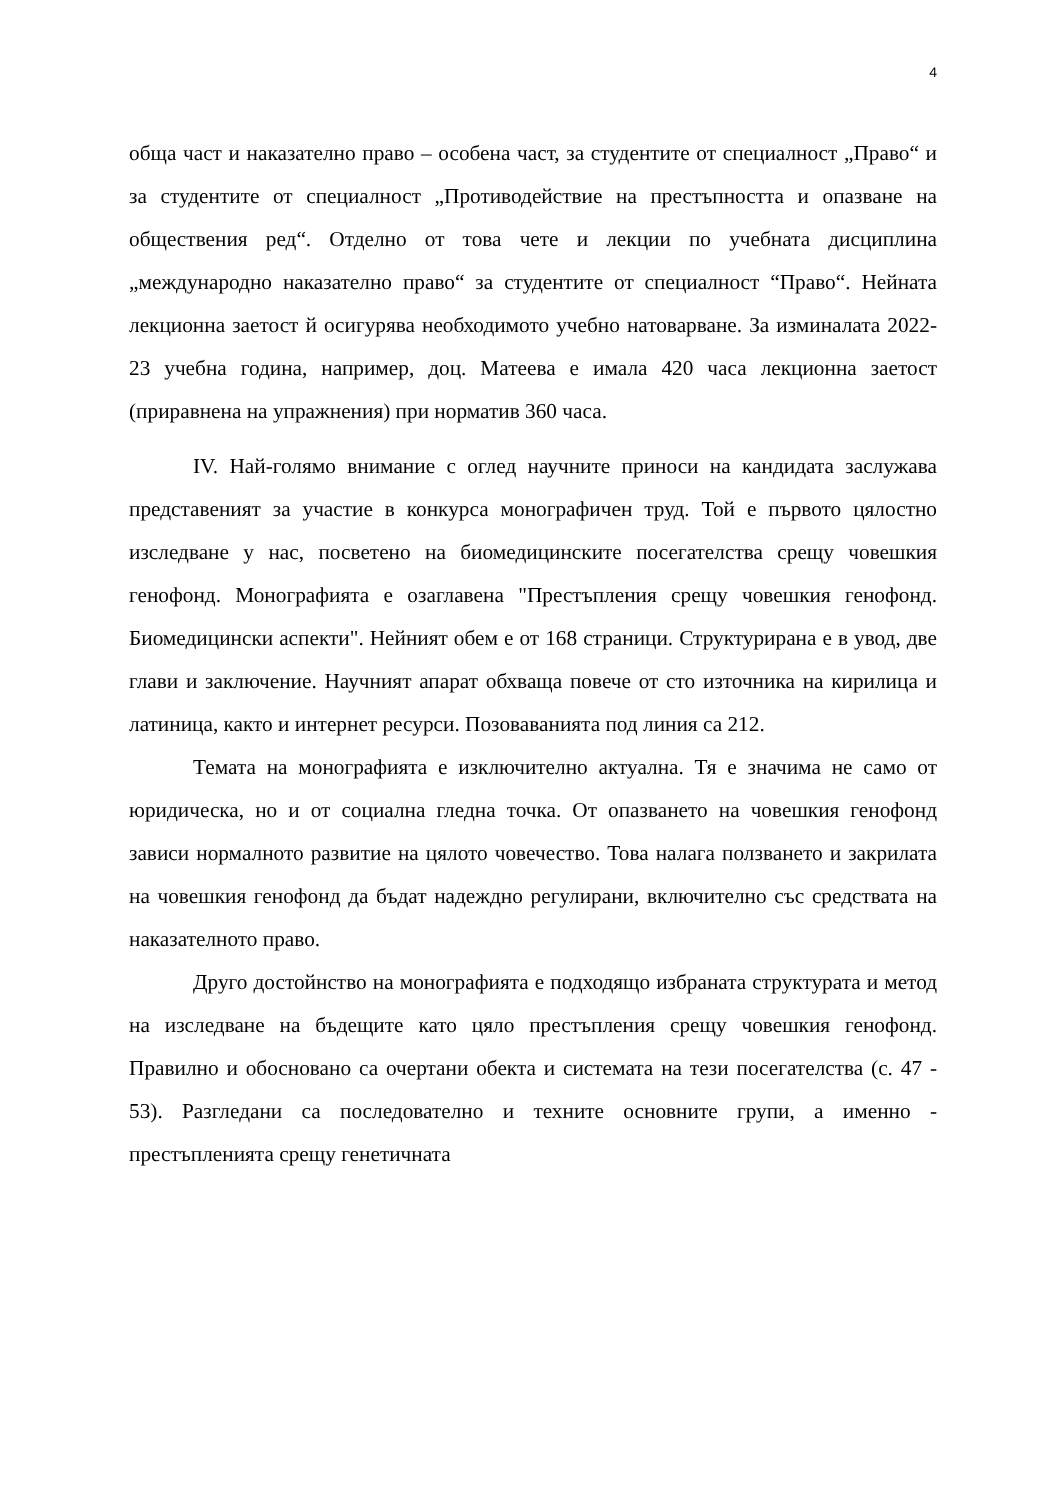4
обща част и наказателно право – особена част, за студентите от специалност „Право“ и за студентите от специалност „Противодействие на престъпността и опазване на обществения ред“. Отделно от това чете и лекции по учебната дисциплина „международно наказателно право“ за студентите от специалност “Право“. Нейната лекционна заетост й осигурява необходимото учебно натоварване. За изминалата 2022-23 учебна година, например, доц. Матеева е имала 420 часа лекционна заетост (приравнена на упражнения) при норматив 360 часа.
IV. Най-голямо внимание с оглед научните приноси на кандидата заслужава представеният за участие в конкурса монографичен труд. Той е първото цялостно изследване у нас, посветено на биомедицинските посегателства срещу човешкия генофонд. Монографията е озаглавена "Престъпления срещу човешкия генофонд. Биомедицински аспекти". Нейният обем е от 168 страници. Структурирана е в увод, две глави и заключение. Научният апарат обхваща повече от сто източника на кирилица и латиница, както и интернет ресурси. Позоваванията под линия са 212.
Темата на монографията е изключително актуална. Тя е значима не само от юридическа, но и от социална гледна точка. От опазването на човешкия генофонд зависи нормалното развитие на цялото човечество. Това налага ползването и закрилата на човешкия генофонд да бъдат надеждно регулирани, включително със средствата на наказателното право.
Друго достойнство на монографията е подходящо избраната структурата и метод на изследване на бъдещите като цяло престъпления срещу човешкия генофонд. Правилно и обосновано са очертани обекта и системата на тези посегателства (с. 47 - 53). Разгледани са последователно и техните основните групи, а именно - престъпленията срещу генетичната